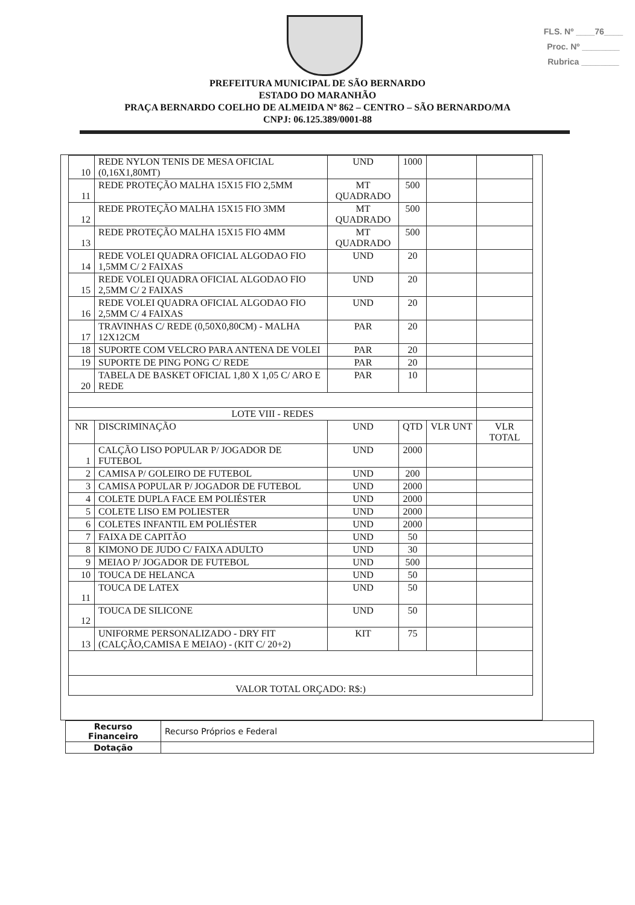FLS. Nº ____76____
Proc. Nº ________
Rubrica ________
PREFEITURA MUNICIPAL DE SÃO BERNARDO
ESTADO DO MARANHÃO
PRAÇA BERNARDO COELHO DE ALMEIDA Nº 862 – CENTRO – SÃO BERNARDO/MA
CNPJ: 06.125.389/0001-88
| 10 | REDE NYLON TENIS DE MESA OFICIAL (0,16X1,80MT) | UND | 1000 | | |
| 11 | REDE PROTEÇÃO MALHA 15X15 FIO 2,5MM | MT QUADRADO | 500 | | |
| 12 | REDE PROTEÇÃO MALHA 15X15 FIO 3MM | MT QUADRADO | 500 | | |
| 13 | REDE PROTEÇÃO MALHA 15X15 FIO 4MM | MT QUADRADO | 500 | | |
| 14 | REDE VOLEI QUADRA OFICIAL ALGODAO FIO 1,5MM C/ 2 FAIXAS | UND | 20 | | |
| 15 | REDE VOLEI QUADRA OFICIAL ALGODAO FIO 2,5MM C/ 2 FAIXAS | UND | 20 | | |
| 16 | REDE VOLEI QUADRA OFICIAL ALGODAO FIO 2,5MM C/ 4 FAIXAS | UND | 20 | | |
| 17 | TRAVINHAS C/ REDE (0,50X0,80CM) - MALHA 12X12CM | PAR | 20 | | |
| 18 | SUPORTE COM VELCRO PARA ANTENA DE VOLEI | PAR | 20 | | |
| 19 | SUPORTE DE PING PONG C/ REDE | PAR | 20 | | |
| 20 | TABELA DE BASKET OFICIAL 1,80 X 1,05 C/ ARO E REDE | PAR | 10 | | |
| LOTE VIII - REDES | | | | | |
| NR | DISCRIMINAÇÃO | UND | QTD | VLR UNT | VLR TOTAL |
| 1 | CALÇÃO LISO POPULAR P/ JOGADOR DE FUTEBOL | UND | 2000 | | |
| 2 | CAMISA P/ GOLEIRO DE FUTEBOL | UND | 200 | | |
| 3 | CAMISA POPULAR P/ JOGADOR DE FUTEBOL | UND | 2000 | | |
| 4 | COLETE DUPLA FACE EM POLIÉSTER | UND | 2000 | | |
| 5 | COLETE LISO EM POLIESTER | UND | 2000 | | |
| 6 | COLETES INFANTIL EM POLIÉSTER | UND | 2000 | | |
| 7 | FAIXA DE CAPITÃO | UND | 50 | | |
| 8 | KIMONO DE JUDO C/ FAIXA ADULTO | UND | 30 | | |
| 9 | MEIAO P/ JOGADOR DE FUTEBOL | UND | 500 | | |
| 10 | TOUCA DE HELANCA | UND | 50 | | |
| 11 | TOUCA DE LATEX | UND | 50 | | |
| 12 | TOUCA DE SILICONE | UND | 50 | | |
| 13 | UNIFORME PERSONALIZADO - DRY FIT (CALÇÃO,CAMISA E MEIAO) - (KIT C/ 20+2) | KIT | 75 | | |
| VALOR TOTAL ORÇADO: R$:) | | | | | |
| Recurso Financeiro | Recurso Próprios e Federal |
| Dotação | |